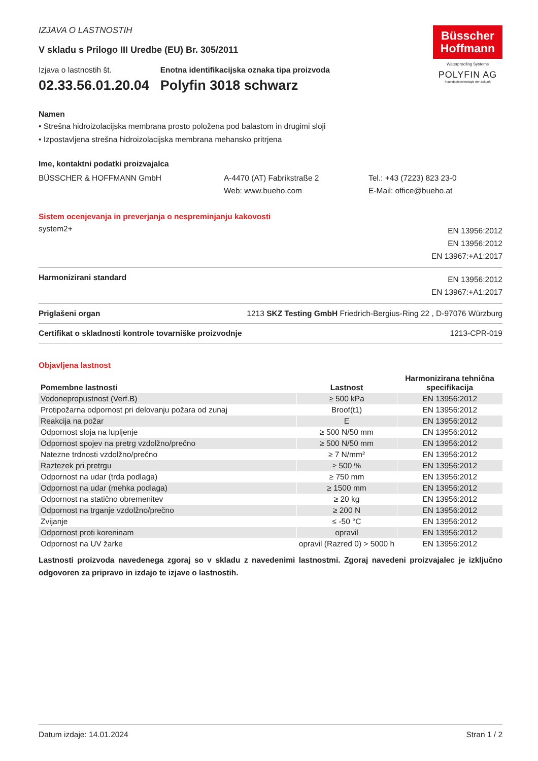IZJAVA O LASTNOSTIH
V skladu s Prilogo III Uredbe (EU) Br. 305/2011
Izjava o lastnostih št.
02.33.56.01.20.04
Enotna identifikacijska oznaka tipa proizvoda
Polyfin 3018 schwarz
Büsscher
Hoffmann
Waterproofing Systems
POLYFIN AG
Flachdachtechnologie der Zukunft
Namen
• Strešna hidroizolacijska membrana prosto položena pod balastom in drugimi sloji
• Izpostavljena strešna hidroizolacijska membrana mehansko pritrjena
Ime, kontaktni podatki proizvajalca
BÜSSCHER & HOFFMANN GmbH A-4470 (AT) Fabrikstraße 2
Web: www.bueho.com
Tel.: +43 (7223) 823 23-0
E-Mail: office@bueho.at
Sistem ocenjevanja in preverjanja o nespreminjanju kakovosti
system2+
EN 13956:2012
EN 13956:2012
EN 13967:+A1:2017
Harmonizirani standard
EN 13956:2012
EN 13967:+A1:2017
Priglašeni organ 1213 SKZ Testing GmbH Friedrich-Bergius-Ring 22 , D-97076 Würzburg
Certifikat o skladnosti kontrole tovarniške proizvodnje
1213-CPR-019
Objavljena lastnost
| Pomembne lastnosti | Lastnost | Harmonizirana tehnična specifikacija |
| --- | --- | --- |
| Vodonepropustnost (Verf.B) | ≥ 500 kPa | EN 13956:2012 |
| Protipožarna odpornost pri delovanju požara od zunaj | Broof(t1) | EN 13956:2012 |
| Reakcija na požar | E | EN 13956:2012 |
| Odpornost sloja na lupljenje | ≥ 500 N/50 mm | EN 13956:2012 |
| Odpornost spojev na pretrg vzdolžno/prečno | ≥ 500 N/50 mm | EN 13956:2012 |
| Natezne trdnosti vzdolžno/prečno | ≥ 7 N/mm² | EN 13956:2012 |
| Raztezek pri pretrgu | ≥ 500 % | EN 13956:2012 |
| Odpornost na udar (trda podlaga) | ≥ 750 mm | EN 13956:2012 |
| Odpornost na udar (mehka podlaga) | ≥ 1500 mm | EN 13956:2012 |
| Odpornost na statično obremenitev | ≥ 20 kg | EN 13956:2012 |
| Odpornost na trganje vzdolžno/prečno | ≥ 200 N | EN 13956:2012 |
| Zvijanje | ≤ -50 °C | EN 13956:2012 |
| Odpornost proti koreninam | opravil | EN 13956:2012 |
| Odpornost na UV žarke | opravil (Razred 0) > 5000 h | EN 13956:2012 |
Lastnosti proizvoda navedenega zgoraj so v skladu z navedenimi lastnostmi. Zgoraj navedeni proizvajalec je izključno odgovoren za pripravo in izdajo te izjave o lastnostih.
Datum izdaje: 14.01.2024 Stran 1 / 2